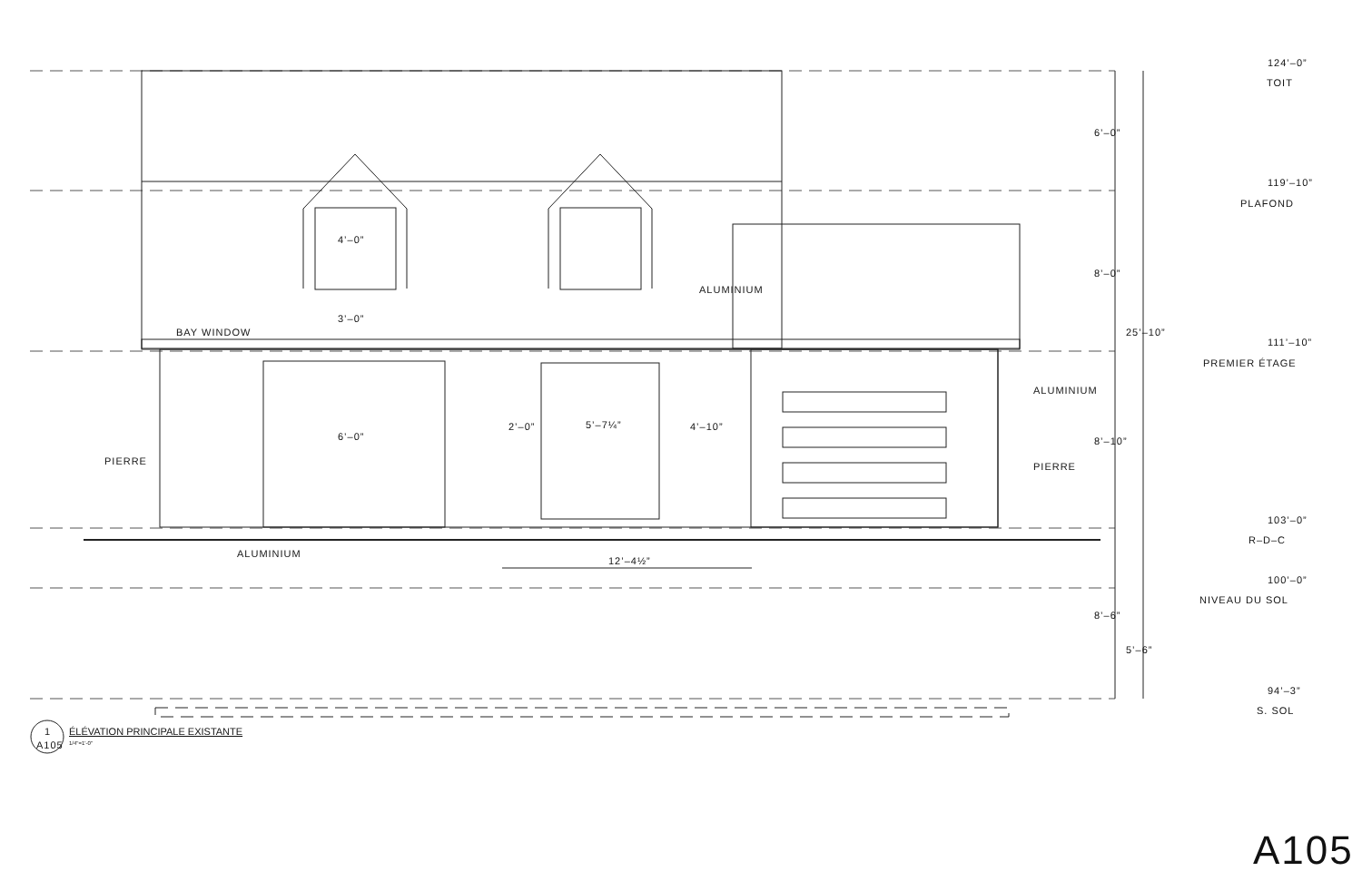124’–0”
TOIT
119’–10”
PLAFOND
111’–10”
PREMIER ÉTAGE
103’–0”
R–D–C
100’–0”
NIVEAU DU SOL
94’–3”
S. SOL
6’–0”
8’–0”
25’–10”
8’–10”
8’–6”
5’–6”
ALUMINIUM
BAY WINDOW
4’–0”
3’–0”
6’–0”
ALUMINIUM
PIERRE
2’–0” 5’–7¼” 4’–10”
PIERRE
ALUMINIUM
12’–4½”
1
A105
ÉLÉVATION PRINCIPALE EXISTANTE
1/4"=1'-0"
A105